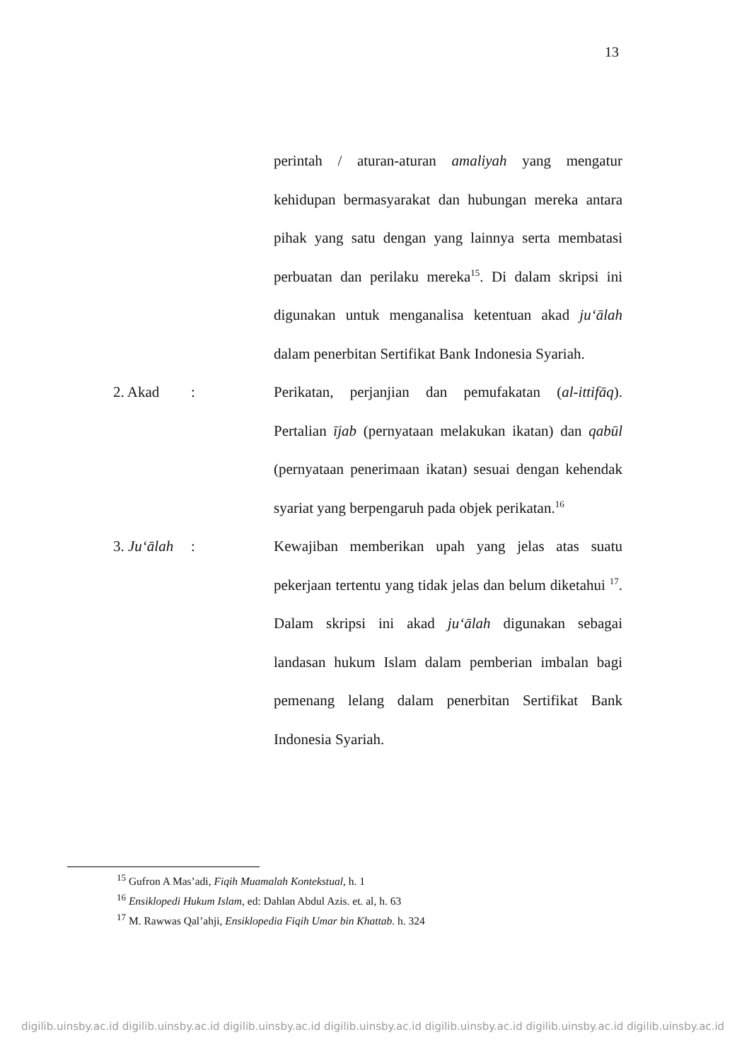13
perintah / aturan-aturan amaliyah yang mengatur kehidupan bermasyarakat dan hubungan mereka antara pihak yang satu dengan yang lainnya serta membatasi perbuatan dan perilaku mereka<sup>15</sup>. Di dalam skripsi ini digunakan untuk menganalisa ketentuan akad ju‘ālah dalam penerbitan Sertifikat Bank Indonesia Syariah.
2. Akad : Perikatan, perjanjian dan pemufakatan (al-ittifāq). Pertalian ījab (pernyataan melakukan ikatan) dan qabūl (pernyataan penerimaan ikatan) sesuai dengan kehendak syariat yang berpengaruh pada objek perikatan.<sup>16</sup>
3. Ju‘ālah
: Kewajiban memberikan upah yang jelas atas suatu pekerjaan tertentu yang tidak jelas dan belum diketahui <sup>17</sup>. Dalam skripsi ini akad ju‘ālah digunakan sebagai landasan hukum Islam dalam pemberian imbalan bagi pemenang lelang dalam penerbitan Sertifikat Bank Indonesia Syariah.
<sup>15</sup> Gufron A Mas’adi, Fiqih Muamalah Kontekstual, h. 1
<sup>16</sup> Ensiklopedi Hukum Islam, ed: Dahlan Abdul Azis. et. al, h. 63
<sup>17</sup> M. Rawwas Qal’ahji, Ensiklopedia Fiqih Umar bin Khattab. h. 324
digilib.uinsby.ac.id digilib.uinsby.ac.id digilib.uinsby.ac.id digilib.uinsby.ac.id digilib.uinsby.ac.id digilib.uinsby.ac.id digilib.uinsby.ac.id